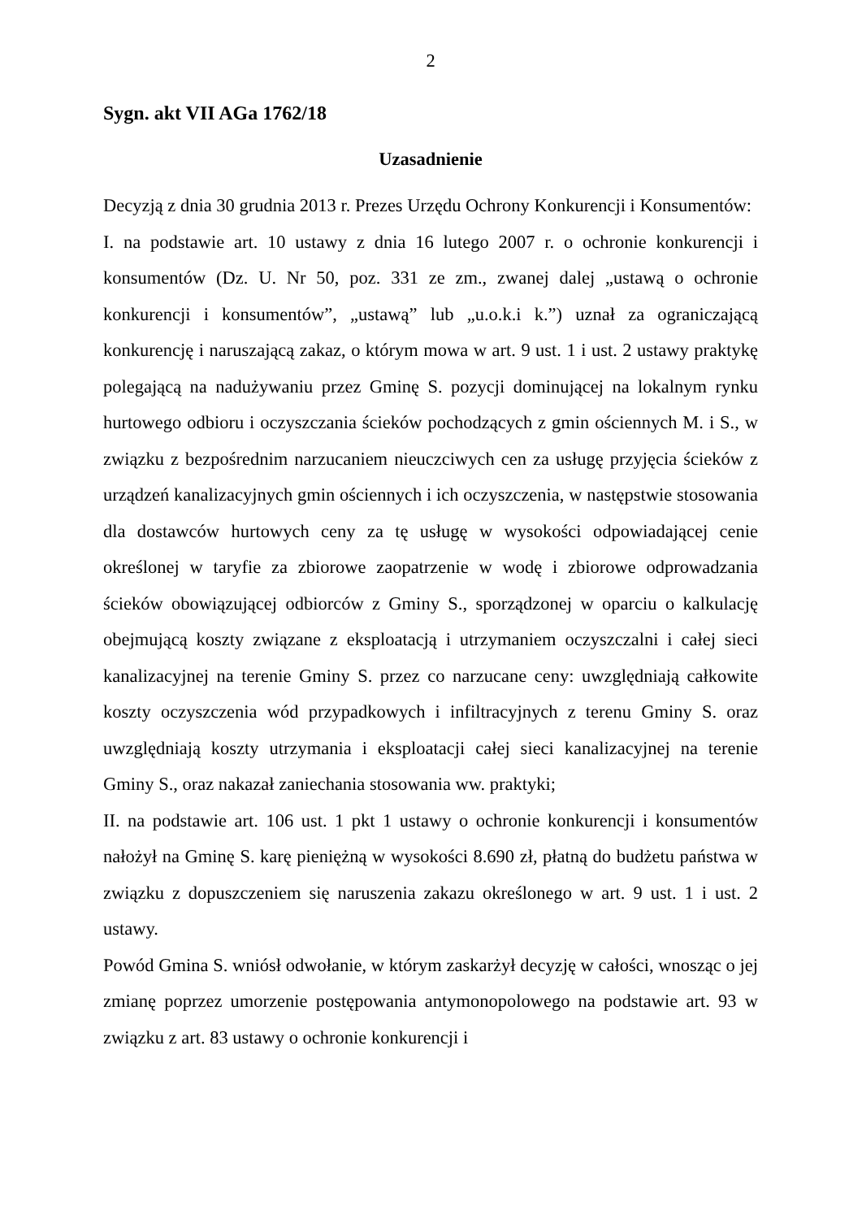2
Sygn. akt VII AGa 1762/18
Uzasadnienie
Decyzją z dnia 30 grudnia 2013 r. Prezes Urzędu Ochrony Konkurencji i Konsumentów:
I. na podstawie art. 10 ustawy z dnia 16 lutego 2007 r. o ochronie konkurencji i konsumentów (Dz. U. Nr 50, poz. 331 ze zm., zwanej dalej „ustawą o ochronie konkurencji i konsumentów”, „ustawą” lub „u.o.k.i k.”) uznał za ograniczającą konkurencję i naruszającą zakaz, o którym mowa w art. 9 ust. 1 i ust. 2 ustawy praktykę polegającą na nadużywaniu przez Gminę S. pozycji dominującej na lokalnym rynku hurtowego odbioru i oczyszczania ścieków pochodzących z gmin ościennych M. i S., w związku z bezpośrednim narzucaniem nieuczciwych cen za usługę przyjęcia ścieków z urządzeń kanalizacyjnych gmin ościennych i ich oczyszczenia, w następstwie stosowania dla dostawców hurtowych ceny za tę usługę w wysokości odpowiadającej cenie określonej w taryfie za zbiorowe zaopatrzenie w wodę i zbiorowe odprowadzania ścieków obowiązującej odbiorców z Gminy S., sporządzonej w oparciu o kalkulację obejmującą koszty związane z eksploatacją i utrzymaniem oczyszczalni i całej sieci kanalizacyjnej na terenie Gminy S. przez co narzucane ceny: uwzględniają całkowite koszty oczyszczenia wód przypadkowych i infiltracyjnych z terenu Gminy S. oraz uwzględniają koszty utrzymania i eksploatacji całej sieci kanalizacyjnej na terenie Gminy S., oraz nakazał zaniechania stosowania ww. praktyki;
II. na podstawie art. 106 ust. 1 pkt 1 ustawy o ochronie konkurencji i konsumentów nałożył na Gminę S. karę pieniężną w wysokości 8.690 zł, płatną do budżetu państwa w związku z dopuszczeniem się naruszenia zakazu określonego w art. 9 ust. 1 i ust. 2 ustawy.
Powód Gmina S. wniósł odwołanie, w którym zaskarżył decyzję w całości, wnosząc o jej zmianę poprzez umorzenie postępowania antymonopolowego na podstawie art. 93 w związku z art. 83 ustawy o ochronie konkurencji i